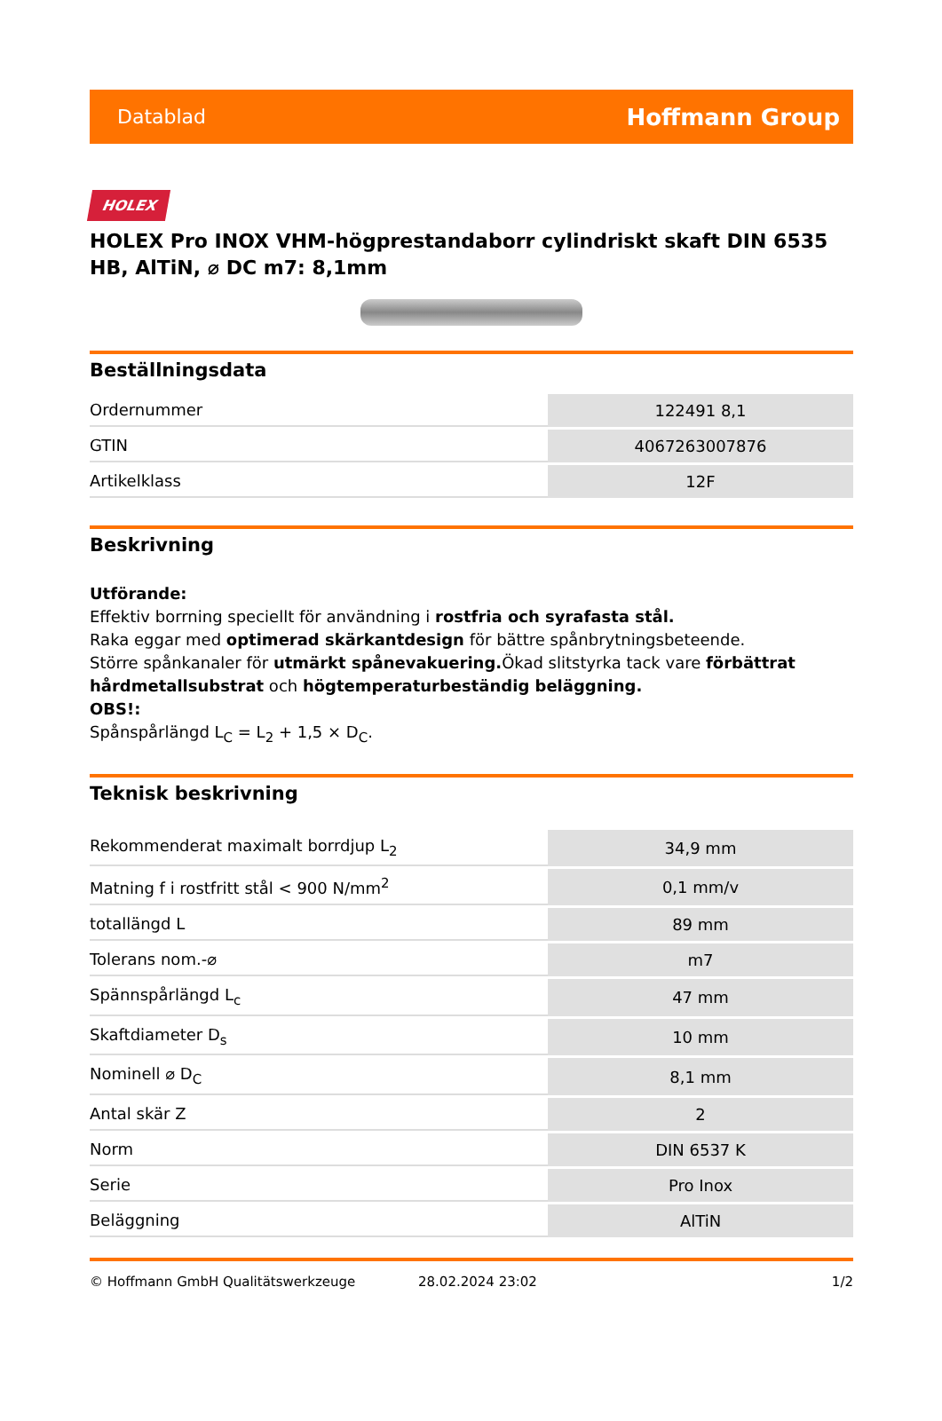Datablad Hoffmann Group
HOLEX
HOLEX Pro INOX VHM-högprestandaborr cylindriskt skaft DIN 6535 HB, AlTiN, ⌀ DC m7: 8,1mm
Beställningsdata
| Ordernummer | 122491 8,1 |
| GTIN | 4067263007876 |
| Artikelklass | 12F |
Beskrivning
Utförande:
Effektiv borrning speciellt för användning i rostfria och syrafasta stål.
Raka eggar med optimerad skärkantdesign för bättre spånbrytningsbeteende.
Större spånkanaler för utmärkt spånevakuering. Ökad slitstyrka tack vare förbättrat hårdmetallsubstrat och högtemperaturbeständig beläggning.
OBS!:
Spånspårlängd L<sub>C</sub> = L<sub>2</sub> + 1,5 × D<sub>C</sub>.
Teknisk beskrivning
| Rekommenderat maximalt borrdjup L<sub>2</sub> | 34,9 mm |
| Matning f i rostfritt stål < 900 N/mm<sup>2</sup> | 0,1 mm/v |
| totallängd L | 89 mm |
| Tolerans nom.-⌀ | m7 |
| Spännspårlängd L<sub>c</sub> | 47 mm |
| Skaftdiameter D<sub>s</sub> | 10 mm |
| Nominell ⌀ D<sub>C</sub> | 8,1 mm |
| Antal skär Z | 2 |
| Norm | DIN 6537 K |
| Serie | Pro Inox |
| Beläggning | AlTiN |
© Hoffmann GmbH Qualitätswerkzeuge 28.02.2024 23:02 1/2